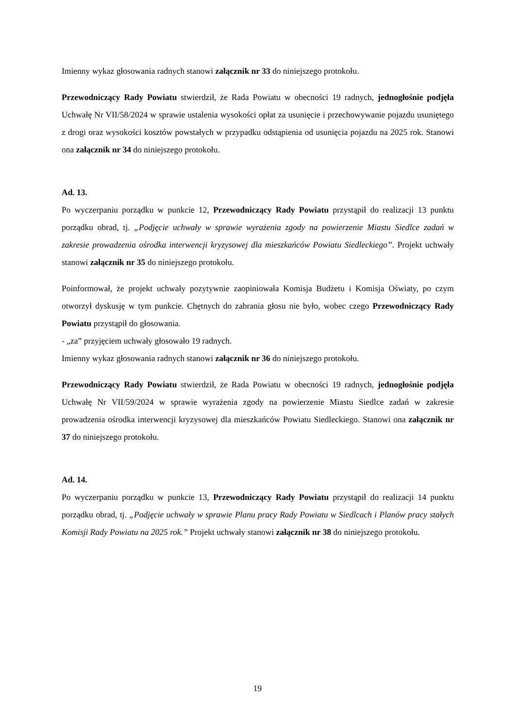Imienny wykaz głosowania radnych stanowi załącznik nr 33 do niniejszego protokołu.
Przewodniczący Rady Powiatu stwierdził, że Rada Powiatu w obecności 19 radnych, jednogłośnie podjęła Uchwałę Nr VII/58/2024 w sprawie ustalenia wysokości opłat za usunięcie i przechowywanie pojazdu usuniętego z drogi oraz wysokości kosztów powstałych w przypadku odstąpienia od usunięcia pojazdu na 2025 rok. Stanowi ona załącznik nr 34 do niniejszego protokołu.
Ad. 13.
Po wyczerpaniu porządku w punkcie 12, Przewodniczący Rady Powiatu przystąpił do realizacji 13 punktu porządku obrad, tj. „Podjęcie uchwały w sprawie wyrażenia zgody na powierzenie Miastu Siedlce zadań w zakresie prowadzenia ośrodka interwencji kryzysowej dla mieszkańców Powiatu Siedleckiego”. Projekt uchwały stanowi załącznik nr 35 do niniejszego protokołu.
Poinformował, że projekt uchwały pozytywnie zaopiniowała Komisja Budżetu i Komisja Oświaty, po czym otworzył dyskusję w tym punkcie. Chętnych do zabrania głosu nie było, wobec czego Przewodniczący Rady Powiatu przystąpił do głosowania.
- „za” przyjęciem uchwały głosowało 19 radnych.
Imienny wykaz głosowania radnych stanowi załącznik nr 36 do niniejszego protokołu.
Przewodniczący Rady Powiatu stwierdził, że Rada Powiatu w obecności 19 radnych, jednogłośnie podjęła Uchwałę Nr VII/59/2024 w sprawie wyrażenia zgody na powierzenie Miastu Siedlce zadań w zakresie prowadzenia ośrodka interwencji kryzysowej dla mieszkańców Powiatu Siedleckiego. Stanowi ona załącznik nr 37 do niniejszego protokołu.
Ad. 14.
Po wyczerpaniu porządku w punkcie 13, Przewodniczący Rady Powiatu przystąpił do realizacji 14 punktu porządku obrad, tj. „Podjęcie uchwały w sprawie Planu pracy Rady Powiatu w Siedlcach i Planów pracy stałych Komisji Rady Powiatu na 2025 rok.” Projekt uchwały stanowi załącznik nr 38 do niniejszego protokołu.
19